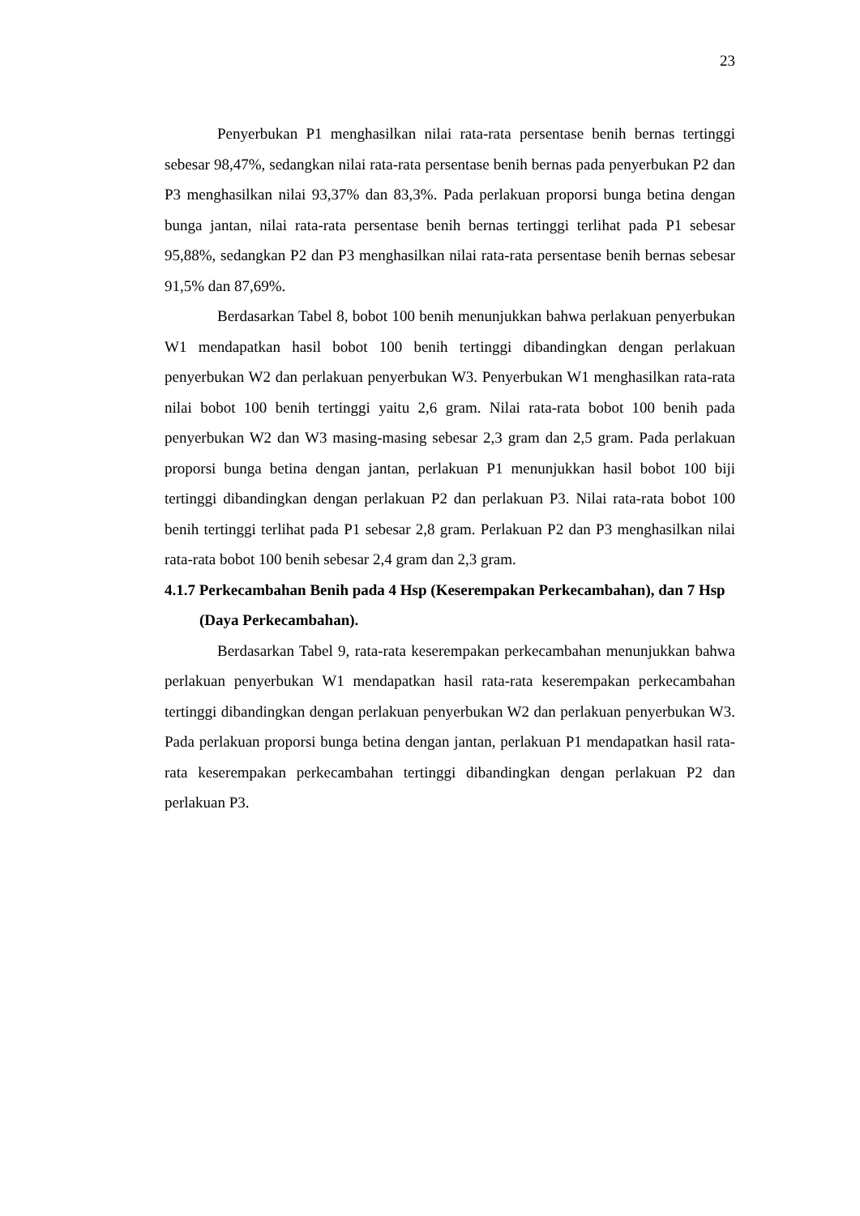23
Penyerbukan P1 menghasilkan nilai rata-rata persentase benih bernas tertinggi sebesar 98,47%, sedangkan nilai rata-rata persentase benih bernas pada penyerbukan P2 dan P3 menghasilkan nilai 93,37% dan 83,3%. Pada perlakuan proporsi bunga betina dengan bunga jantan, nilai rata-rata persentase benih bernas tertinggi terlihat pada P1 sebesar 95,88%, sedangkan P2 dan P3 menghasilkan nilai rata-rata persentase benih bernas sebesar 91,5% dan 87,69%.
Berdasarkan Tabel 8, bobot 100 benih menunjukkan bahwa perlakuan penyerbukan W1 mendapatkan hasil bobot 100 benih tertinggi dibandingkan dengan perlakuan penyerbukan W2 dan perlakuan penyerbukan W3. Penyerbukan W1 menghasilkan rata-rata nilai bobot 100 benih tertinggi yaitu 2,6 gram. Nilai rata-rata bobot 100 benih pada penyerbukan W2 dan W3 masing-masing sebesar 2,3 gram dan 2,5 gram. Pada perlakuan proporsi bunga betina dengan jantan, perlakuan P1 menunjukkan hasil bobot 100 biji tertinggi dibandingkan dengan perlakuan P2 dan perlakuan P3. Nilai rata-rata bobot 100 benih tertinggi terlihat pada P1 sebesar 2,8 gram. Perlakuan P2 dan P3 menghasilkan nilai rata-rata bobot 100 benih sebesar 2,4 gram dan 2,3 gram.
4.1.7 Perkecambahan Benih pada 4 Hsp (Keserempakan Perkecambahan), dan 7 Hsp (Daya Perkecambahan).
Berdasarkan Tabel 9, rata-rata keserempakan perkecambahan menunjukkan bahwa perlakuan penyerbukan W1 mendapatkan hasil rata-rata keserempakan perkecambahan tertinggi dibandingkan dengan perlakuan penyerbukan W2 dan perlakuan penyerbukan W3. Pada perlakuan proporsi bunga betina dengan jantan, perlakuan P1 mendapatkan hasil rata-rata keserempakan perkecambahan tertinggi dibandingkan dengan perlakuan P2 dan perlakuan P3.